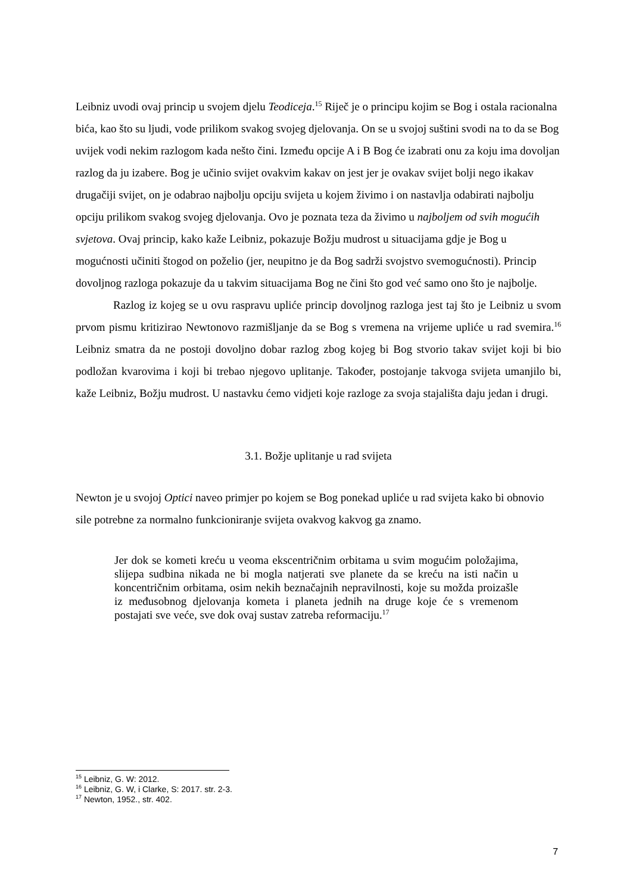Leibniz uvodi ovaj princip u svojem djelu Teodiceja.<sup>15</sup> Riječ je o principu kojim se Bog i ostala racionalna bića, kao što su ljudi, vode prilikom svakog svojeg djelovanja. On se u svojoj suštini svodi na to da se Bog uvijek vodi nekim razlogom kada nešto čini. Između opcije A i B Bog će izabrati onu za koju ima dovoljan razlog da ju izabere. Bog je učinio svijet ovakvim kakav on jest jer je ovakav svijet bolji nego ikakav drugačiji svijet, on je odabrao najbolju opciju svijeta u kojem živimo i on nastavlja odabirati najbolju opciju prilikom svakog svojeg djelovanja. Ovo je poznata teza da živimo u najboljem od svih mogućih svjetova. Ovaj princip, kako kaže Leibniz, pokazuje Božju mudrost u situacijama gdje je Bog u mogućnosti učiniti štogod on poželio (jer, neupitno je da Bog sadrži svojstvo svemogućnosti). Princip dovoljnog razloga pokazuje da u takvim situacijama Bog ne čini što god već samo ono što je najbolje.
Razlog iz kojeg se u ovu raspravu upliće princip dovoljnog razloga jest taj što je Leibniz u svom prvom pismu kritizirao Newtonovo razmišljanje da se Bog s vremena na vrijeme upliće u rad svemira.<sup>16</sup> Leibniz smatra da ne postoji dovoljno dobar razlog zbog kojeg bi Bog stvorio takav svijet koji bi bio podložan kvarovima i koji bi trebao njegovo uplitanje. Također, postojanje takvoga svijeta umanjilo bi, kaže Leibniz, Božju mudrost. U nastavku ćemo vidjeti koje razloge za svoja stajališta daju jedan i drugi.
3.1. Božje uplitanje u rad svijeta
Newton je u svojoj Optici naveo primjer po kojem se Bog ponekad upliće u rad svijeta kako bi obnovio sile potrebne za normalno funkcioniranje svijeta ovakvog kakvog ga znamo.
Jer dok se kometi kreću u veoma ekscentričnim orbitama u svim mogućim položajima, slijepa sudbina nikada ne bi mogla natjerati sve planete da se kreću na isti način u koncentričnim orbitama, osim nekih beznačajnih nepravilnosti, koje su možda proizašle iz međusobnog djelovanja kometa i planeta jednih na druge koje će s vremenom postajati sve veće, sve dok ovaj sustav zatreba reformaciju.<sup>17</sup>
<sup>15</sup> Leibniz, G. W: 2012.
<sup>16</sup> Leibniz, G. W, i Clarke, S: 2017. str. 2-3.
<sup>17</sup> Newton, 1952., str. 402.
7